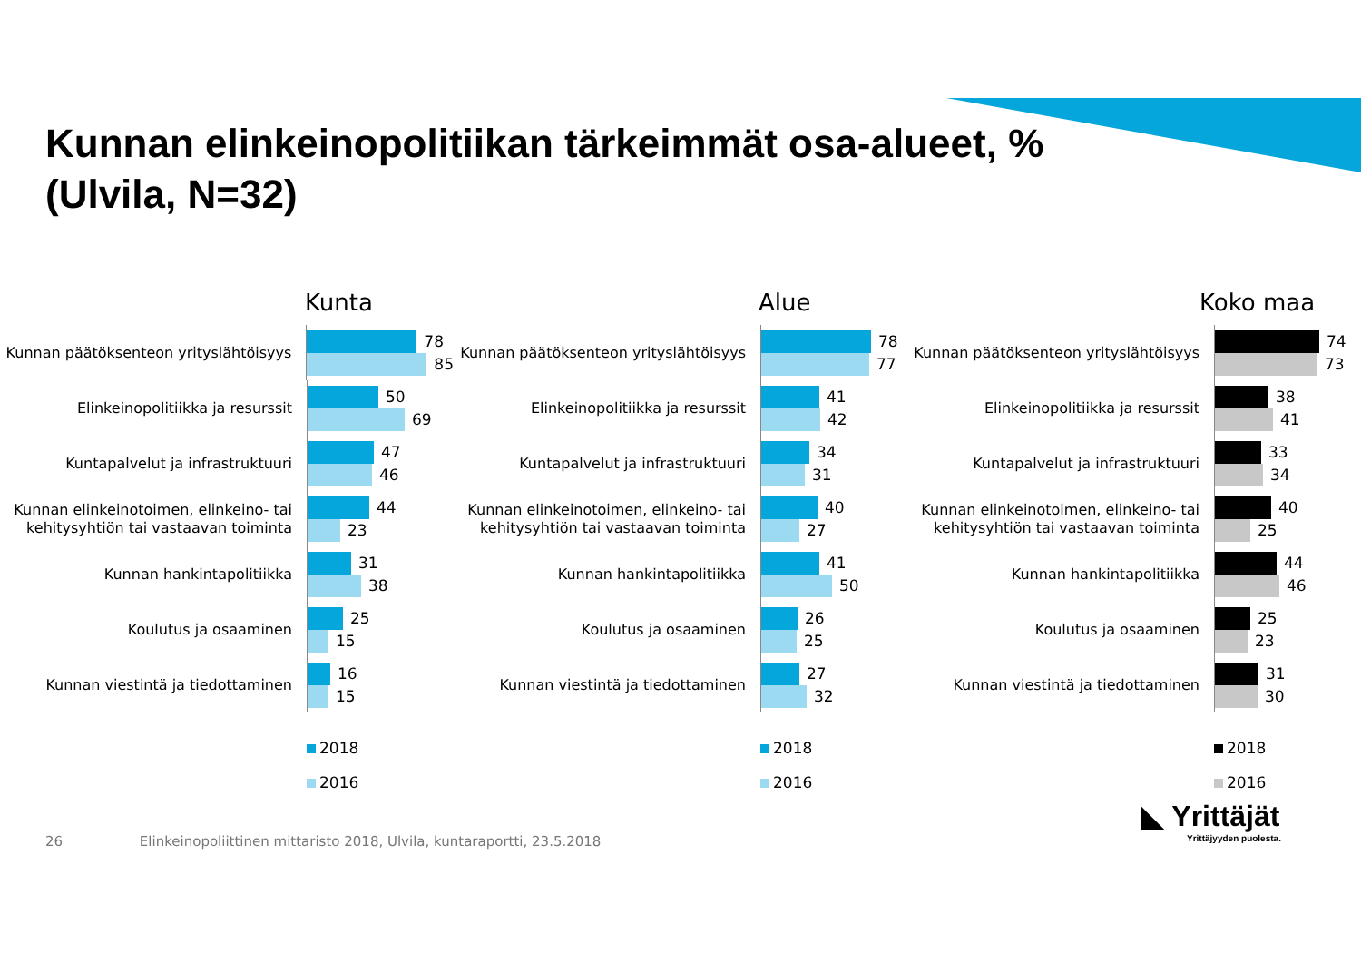Kunnan elinkeinopolitiikan tärkeimmät osa-alueet, %
(Ulvila, N=32)
Kunta
Kunnan päätöksenteon yrityslähtöisyys
78
85
Elinkeinopolitiikka ja resurssit
50
69
Kuntapalvelut ja infrastruktuuri
47
46
Kunnan elinkeinotoimen, elinkeino- tai kehitysyhtiön tai vastaavan toiminta
44
23
Kunnan hankintapolitiikka
31
38
Koulutus ja osaaminen
25
15
Kunnan viestintä ja tiedottaminen
16
15
2018
2016
Alue
Kunnan päätöksenteon yrityslähtöisyys
78
77
Elinkeinopolitiikka ja resurssit
41
42
Kuntapalvelut ja infrastruktuuri
34
31
Kunnan elinkeinotoimen, elinkeino- tai kehitysyhtiön tai vastaavan toiminta
40
27
Kunnan hankintapolitiikka
41
50
Koulutus ja osaaminen
26
25
Kunnan viestintä ja tiedottaminen
27
32
2018
2016
Koko maa
Kunnan päätöksenteon yrityslähtöisyys
74
73
Elinkeinopolitiikka ja resurssit
38
41
Kuntapalvelut ja infrastruktuuri
33
34
Kunnan elinkeinotoimen, elinkeino- tai kehitysyhtiön tai vastaavan toiminta
40
25
Kunnan hankintapolitiikka
44
46
Koulutus ja osaaminen
25
23
Kunnan viestintä ja tiedottaminen
31
30
2018
2016
26 Elinkeinopoliittinen mittaristo 2018, Ulvila, kuntaraportti, 23.5.2018
◣ Yrittäjät
Yrittäjyyden puolesta.